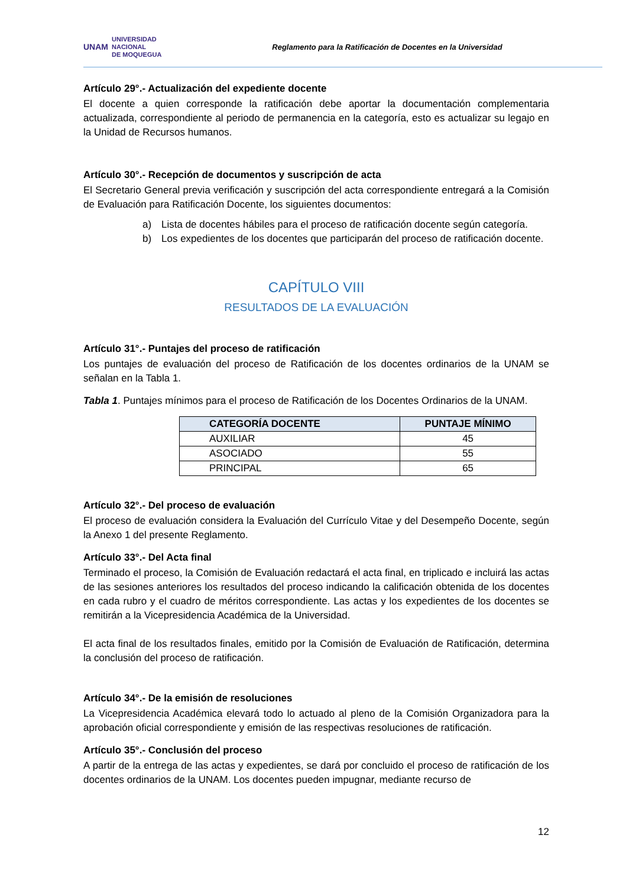UNAM UNIVERSIDAD
NACIONAL
DE MOQUEGUA
Reglamento para la Ratificación de Docentes en la Universidad
Artículo 29°.- Actualización del expediente docente
El docente a quien corresponde la ratificación debe aportar la documentación complementaria actualizada, correspondiente al periodo de permanencia en la categoría, esto es actualizar su legajo en la Unidad de Recursos humanos.
Artículo 30°.- Recepción de documentos y suscripción de acta
El Secretario General previa verificación y suscripción del acta correspondiente entregará a la Comisión de Evaluación para Ratificación Docente, los siguientes documentos:
a) Lista de docentes hábiles para el proceso de ratificación docente según categoría.
b) Los expedientes de los docentes que participarán del proceso de ratificación docente.
CAPÍTULO VIII
RESULTADOS DE LA EVALUACIÓN
Artículo 31°.- Puntajes del proceso de ratificación
Los puntajes de evaluación del proceso de Ratificación de los docentes ordinarios de la UNAM se señalan en la Tabla 1.
Tabla 1. Puntajes mínimos para el proceso de Ratificación de los Docentes Ordinarios de la UNAM.
| CATEGORÍA DOCENTE | PUNTAJE MÍNIMO |
| --- | --- |
| AUXILIAR | 45 |
| ASOCIADO | 55 |
| PRINCIPAL | 65 |
Artículo 32°.- Del proceso de evaluación
El proceso de evaluación considera la Evaluación del Currículo Vitae y del Desempeño Docente, según la Anexo 1 del presente Reglamento.
Artículo 33°.- Del Acta final
Terminado el proceso, la Comisión de Evaluación redactará el acta final, en triplicado e incluirá las actas de las sesiones anteriores los resultados del proceso indicando la calificación obtenida de los docentes en cada rubro y el cuadro de méritos correspondiente. Las actas y los expedientes de los docentes se remitirán a la Vicepresidencia Académica de la Universidad.
El acta final de los resultados finales, emitido por la Comisión de Evaluación de Ratificación, determina la conclusión del proceso de ratificación.
Artículo 34°.- De la emisión de resoluciones
La Vicepresidencia Académica elevará todo lo actuado al pleno de la Comisión Organizadora para la aprobación oficial correspondiente y emisión de las respectivas resoluciones de ratificación.
Artículo 35°.- Conclusión del proceso
A partir de la entrega de las actas y expedientes, se dará por concluido el proceso de ratificación de los docentes ordinarios de la UNAM. Los docentes pueden impugnar, mediante recurso de
12